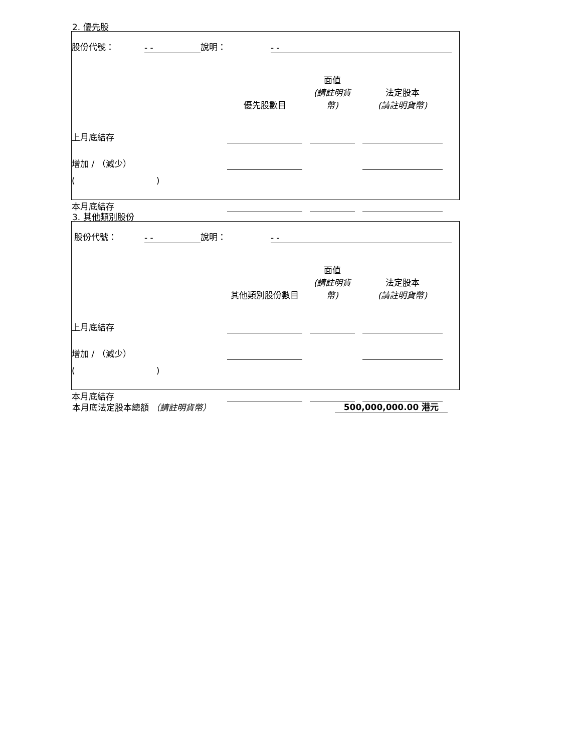2. 優先股
| 股份代號： | - - | 說明： | - - | |
| | 優先股數目 | | 面值 (請註明貨幣) | | 法定股本 (請註明貨幣) | |
| 上月底結存 | | | | | | |
| 增加 / （減少） | | | | | | |
| ( ) | | | | | | |
| 本月底結存 | | | | | | |
3. 其他類別股份
| 股份代號： | - - | 說明： | - - | |
| | 其他類別股份數目 | | 面值 (請註明貨幣) | | 法定股本 (請註明貨幣) | |
| 上月底結存 | | | | | | |
| 增加 / （減少） | | | | | | |
| ( ) | | | | | | |
| 本月底結存 | | | | | | |
| 本月底法定股本總額 （請註明貨幣） | 500,000,000.00 港元 | |